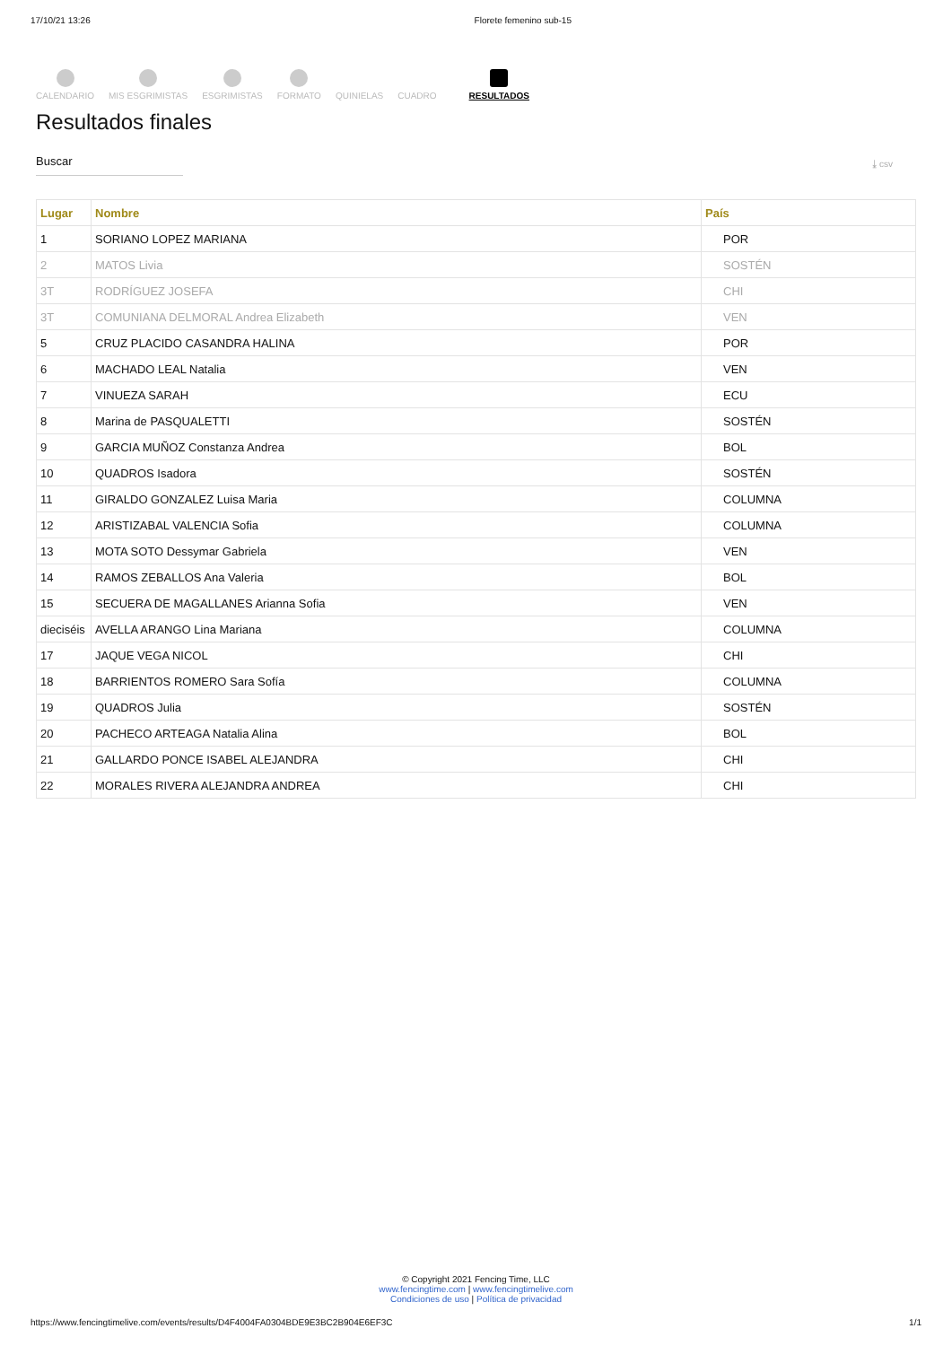17/10/21 13:26 Florete femenino sub-15
CALENDARIO
MIS ESGRIMISTAS
ESGRIMISTAS
FORMATO
QUINIELAS
CUADRO
RESULTADOS
Resultados finales
Buscar
⤓ csv
| Lugar | Nombre | País |
| --- | --- | --- |
| 1 | SORIANO LOPEZ MARIANA | POR |
| 2 | MATOS Livia | SOSTÉN |
| 3T | RODRÍGUEZ JOSEFA | CHI |
| 3T | COMUNIANA DELMORAL Andrea Elizabeth | VEN |
| 5 | CRUZ PLACIDO CASANDRA HALINA | POR |
| 6 | MACHADO LEAL Natalia | VEN |
| 7 | VINUEZA SARAH | ECU |
| 8 | Marina de PASQUALETTI | SOSTÉN |
| 9 | GARCIA MUÑOZ Constanza Andrea | BOL |
| 10 | QUADROS Isadora | SOSTÉN |
| 11 | GIRALDO GONZALEZ Luisa Maria | COLUMNA |
| 12 | ARISTIZABAL VALENCIA Sofia | COLUMNA |
| 13 | MOTA SOTO Dessymar Gabriela | VEN |
| 14 | RAMOS ZEBALLOS Ana Valeria | BOL |
| 15 | SECUERA DE MAGALLANES Arianna Sofia | VEN |
| dieciséis | AVELLA ARANGO Lina Mariana | COLUMNA |
| 17 | JAQUE VEGA NICOL | CHI |
| 18 | BARRIENTOS ROMERO Sara Sofía | COLUMNA |
| 19 | QUADROS Julia | SOSTÉN |
| 20 | PACHECO ARTEAGA Natalia Alina | BOL |
| 21 | GALLARDO PONCE ISABEL ALEJANDRA | CHI |
| 22 | MORALES RIVERA ALEJANDRA ANDREA | CHI |
© Copyright 2021 Fencing Time, LLC
www.fencingtime.com | www.fencingtimelive.com
Condiciones de uso | Política de privacidad
https://www.fencingtimelive.com/events/results/D4F4004FA0304BDE9E3BC2B904E6EF3C 1/1